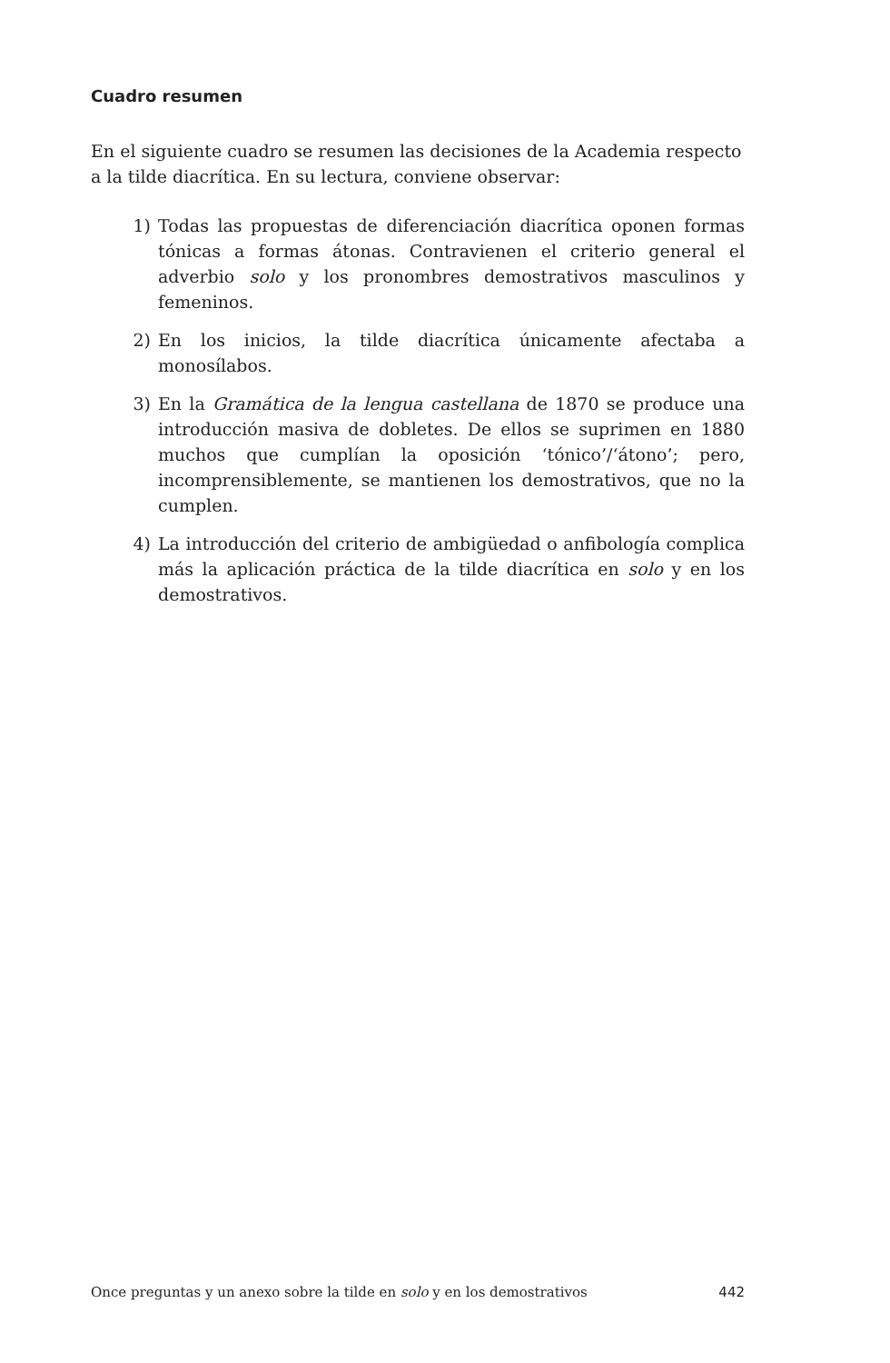Cuadro resumen
En el siguiente cuadro se resumen las decisiones de la Academia respecto a la tilde diacrítica. En su lectura, conviene observar:
1) Todas las propuestas de diferenciación diacrítica oponen formas tónicas a formas átonas. Contravienen el criterio general el adverbio solo y los pronombres demostrativos masculinos y femeninos.
2) En los inicios, la tilde diacrítica únicamente afectaba a monosílabos.
3) En la Gramática de la lengua castellana de 1870 se produce una introducción masiva de dobletes. De ellos se suprimen en 1880 muchos que cumplían la oposición ‘tónico’/‘átono’; pero, incomprensiblemente, se mantienen los demostrativos, que no la cumplen.
4) La introducción del criterio de ambigüedad o anfibología complica más la aplicación práctica de la tilde diacrítica en solo y en los demostrativos.
Once preguntas y un anexo sobre la tilde en solo y en los demostrativos 442